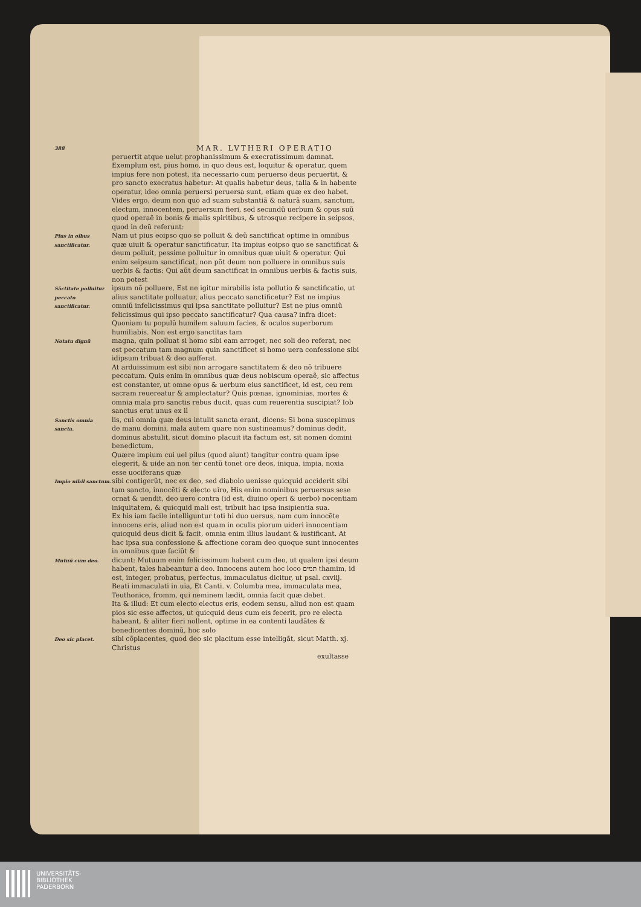388
MAR. LVTHERI OPERATIO
peruertit atque uelut prophanissimum & execratissimum damnat. Exemplum est, pius homo, in quo deus est, loquitur & operatur, quem impius fere non potest, ita necessario cum peruerso deus peruertit, & pro sancto execratus habetur: At qualis habetur deus, talia & in habente operatur, ideo omnia peruersi peruersa sunt, etiam quæ ex deo habet.
Vides ergo, deum non quo ad suam substantiã & naturã suam, sanctum, electum, innocentem, peruersum fieri, sed secundũ uerbum & opus suũ quod operaẽ in bonis & malis spiritibus, & utrosque recipere in seipsos, quod in deũ referunt:
Pius in oĩbus sanctificatur.
Nam ut pius eoipso quo se polluit & deũ sanctificat optime in omnibus quæ uiuit & operatur sanctificatur, Ita impius eoipso quo se sanctificat & deum polluit, pessime polluitur in omnibus quæ uiuit & operatur. Qui enim seipsum sanctificat, non põt deum non polluere in omnibus suis uerbis & factis: Qui aũt deum sanctificat in omnibus uerbis & factis suis, non potest
Sãctitate polluitur peccato sanctificatur.
ipsum nõ polluere, Est ne igitur mirabilis ista pollutio & sanctificatio, ut alius sanctitate polluatur, alius peccato sanctificetur? Est ne impius omniũ infelicissimus qui ipsa sanctitate polluitur? Est ne pius omniũ felicissimus qui ipso peccato sanctificatur? Qua causa? infra dicet: Quoniam tu populũ humilem saluum facies, & oculos superborum humiliabis. Non est ergo sanctitas tam
Notatu dignũ
magna, quin polluat si homo sibi eam arroget, nec soli deo referat, nec est peccatum tam magnum quin sanctificet si homo uera confessione sibi idipsum tribuat & deo aufferat.
At arduissimum est sibi non arrogare sanctitatem & deo nõ tribuere peccatum. Quis enim in omnibus quæ deus nobiscum operaẽ, sic affectus est constanter, ut omne opus & uerbum eius sanctificet, id est, ceu rem sacram reuereatur & amplectatur? Quis pœnas, ignominias, mortes & omnia mala pro sanctis rebus ducit, quas cum reuerentia suscipiat? Iob sanctus erat unus ex il
Sanctis omnia sancta.
lis, cui omnia quæ deus intulit sancta erant, dicens: Si bona suscepimus de manu domini, mala autem quare non sustineamus? dominus dedit, dominus abstulit, sicut domino placuit ita factum est, sit nomen domini benedictum.
Quære impium cui uel pilus (quod aiunt) tangitur contra quam ipse elegerit, & uide an non ter centũ tonet ore deos, iniqua, impia, noxia esse uociferans quæ
Impio nihil sanctum.
sibi contigerũt, nec ex deo, sed diabolo uenisse quicquid acciderit sibi tam sancto, innocẽti & electo uiro, His enim nominibus peruersus sese ornat & uendit, deo uero contra (id est, diuino operi & uerbo) nocentiam iniquitatem, & quicquid mali est, tribuit hac ipsa insipientia sua.
Ex his iam facile intelliguntur toti hi duo uersus, nam cum innocẽte innocens eris, aliud non est quam in oculis piorum uideri innocentiam quicquid deus dicit & facit, omnia enim illius laudant & iustificant. At hac ipsa sua confessione & affectione coram deo quoque sunt innocentes in omnibus quæ faciũt &
Mutuũ cum deo.
dicunt: Mutuum enim felicissimum habent cum deo, ut qualem ipsi deum habent, tales habeantur a deo. Innocens autem hoc loco תמים thamim, id est, integer, probatus, perfectus, immaculatus dicitur, ut psal. cxviij. Beati immaculati in uia, Et Canti. v. Columba mea, immaculata mea, Teuthonice, fromm, qui neminem lædit, omnia facit quæ debet.
Ita & illud: Et cum electo electus eris, eodem sensu, aliud non est quam pios sic esse affectos, ut quicquid deus cum eis fecerit, pro re electa habeant, & aliter fieri nollent, optime in ea contenti laudãtes & benedicentes dominũ, hoc solo
Deo sic placet.
sibi cõplacentes, quod deo sic placitum esse intelligãt, sicut Matth. xj. Christus
exultasse
UNIVERSITÄTS-
BIBLIOTHEK
PADERBORN